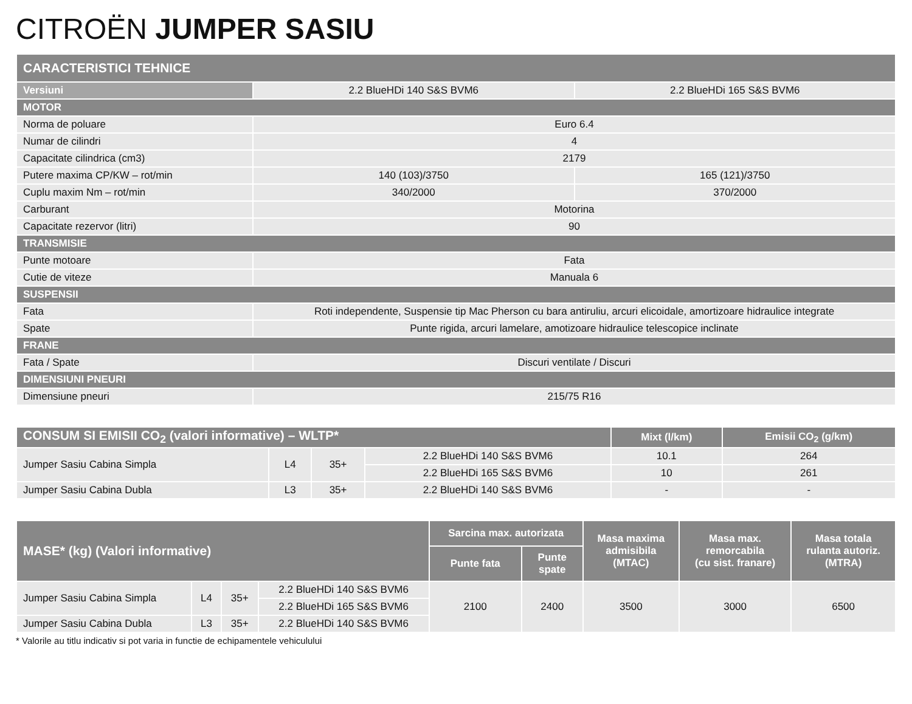CITROËN JUMPER SASIU
| CARACTERISTICI TEHNICE | | |
| Versiuni | 2.2 BlueHDi 140 S&S BVM6 | 2.2 BlueHDi 165 S&S BVM6 |
| MOTOR | | |
| Norma de poluare | Euro 6.4 | |
| Numar de cilindri | 4 | |
| Capacitate cilindrica (cm3) | 2179 | |
| Putere maxima CP/KW – rot/min | 140 (103)/3750 | 165 (121)/3750 |
| Cuplu maxim Nm – rot/min | 340/2000 | 370/2000 |
| Carburant | Motorina | |
| Capacitate rezervor (litri) | 90 | |
| TRANSMISIE | | |
| Punte motoare | Fata | |
| Cutie de viteze | Manuala 6 | |
| SUSPENSII | | |
| Fata | Roti independente, Suspensie tip Mac Pherson cu bara antiruliu, arcuri elicoidale, amortizoare hidraulice integrate | |
| Spate | Punte rigida, arcuri lamelare, amotizoare hidraulice telescopice inclinate | |
| FRANE | | |
| Fata / Spate | Discuri ventilate / Discuri | |
| DIMENSIUNI PNEURI | | |
| Dimensiune pneuri | 215/75 R16 | |
| CONSUM SI EMISII CO<sub>2</sub> (valori informative) – WLTP* | | | | Mixt (l/km) | Emisii CO<sub>2</sub> (g/km) |
| --- | --- | --- | --- | --- | --- |
| Jumper Sasiu Cabina Simpla | L4 | 35+ | 2.2 BlueHDi 140 S&S BVM6 | 10.1 | 264 |
| | | | 2.2 BlueHDi 165 S&S BVM6 | 10 | 261 |
| Jumper Sasiu Cabina Dubla | L3 | 35+ | 2.2 BlueHDi 140 S&S BVM6 | - | - |
| MASE* (kg) (Valori informative) | | | | Sarcina max. autorizata | | Masa maxima admisibila (MTAC) | Masa max. remorcabila (cu sist. franare) | Masa totala rulanta autoriz. (MTRA) |
| --- | --- | --- | --- | --- | --- | --- | --- | --- |
| | | | | Punte fata | Punte spate | | | |
| Jumper Sasiu Cabina Simpla | L4 | 35+ | 2.2 BlueHDi 140 S&S BVM6 | 2100 | 2400 | 3500 | 3000 | 6500 |
| | | | 2.2 BlueHDi 165 S&S BVM6 | | | | | |
| Jumper Sasiu Cabina Dubla | L3 | 35+ | 2.2 BlueHDi 140 S&S BVM6 | | | | | |
* Valorile au titlu indicativ si pot varia in functie de echipamentele vehiculului